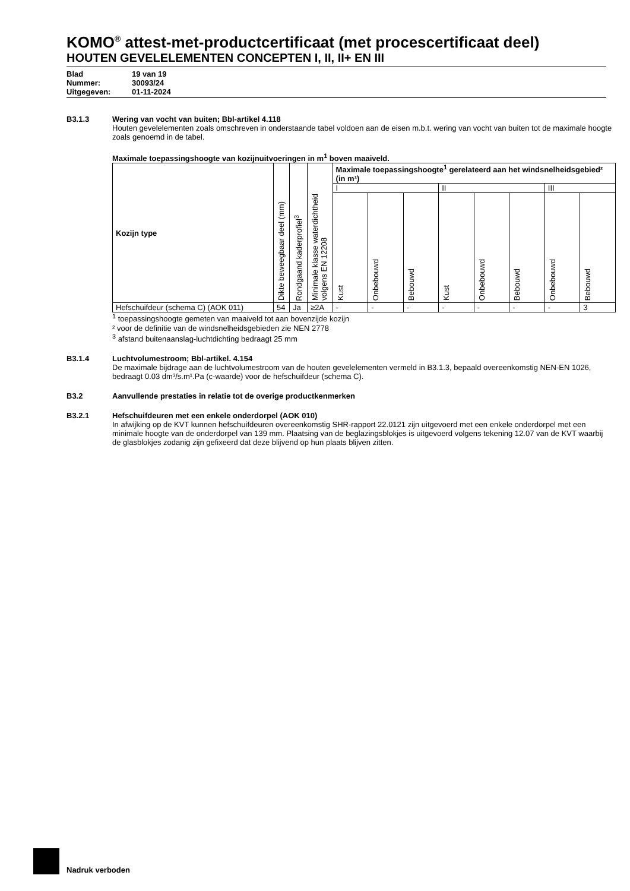KOMO<sup>®</sup> attest-met-productcertificaat (met procescertificaat deel)
HOUTEN GEVELELEMENTEN CONCEPTEN I, II, II+ EN III
Blad 19 van 19
Nummer: 30093/24
Uitgegeven: 01-11-2024
B3.1.3 Wering van vocht van buiten; Bbl-artikel 4.118
Houten gevelelementen zoals omschreven in onderstaande tabel voldoen aan de eisen m.b.t. wering van vocht van buiten tot de maximale hoogte zoals genoemd in de tabel.
Maximale toepassingshoogte van kozijnuitvoeringen in m<sup>1</sup> boven maaiveld.
| Kozijn type | Dikte beweegbaar deel (mm) | Rondgaand kaderprofiel<sup>3</sup> | Minimale klasse waterdichtheid volgens EN 12208 | Maximale toepassingshoogte<sup>1</sup> gerelateerd aan het windsnelheidsgebied² (in m¹) | | | | | | | |
| --- | --- | --- | --- | --- | --- | --- | --- | --- | --- | --- | --- |
| | | | | I | | | II | | | III | |
| | | | | Kust | Onbebouwd | Bebouwd | Kust | Onbebouwd | Bebouwd | Onbebouwd | Bebouwd |
| Hefschuifdeur (schema C) (AOK 011) | 54 | Ja | ≥2A | - | - | - | - | - | - | - | 3 |
<sup>1</sup> toepassingshoogte gemeten van maaiveld tot aan bovenzijde kozijn
² voor de definitie van de windsnelheidsgebieden zie NEN 2778
<sup>3</sup> afstand buitenaanslag-luchtdichting bedraagt 25 mm
B3.1.4 Luchtvolumestroom; Bbl-artikel. 4.154
De maximale bijdrage aan de luchtvolumestroom van de houten gevelelementen vermeld in B3.1.3, bepaald overeenkomstig NEN-EN 1026, bedraagt 0.03 dm³/s.m¹.Pa (c-waarde) voor de hefschuifdeur (schema C).
B3.2 Aanvullende prestaties in relatie tot de overige productkenmerken
B3.2.1 Hefschuifdeuren met een enkele onderdorpel (AOK 010)
In afwijking op de KVT kunnen hefschuifdeuren overeenkomstig SHR-rapport 22.0121 zijn uitgevoerd met een enkele onderdorpel met een minimale hoogte van de onderdorpel van 139 mm. Plaatsing van de beglazingsblokjes is uitgevoerd volgens tekening 12.07 van de KVT waarbij de glasblokjes zodanig zijn gefixeerd dat deze blijvend op hun plaats blijven zitten.
Nadruk verboden